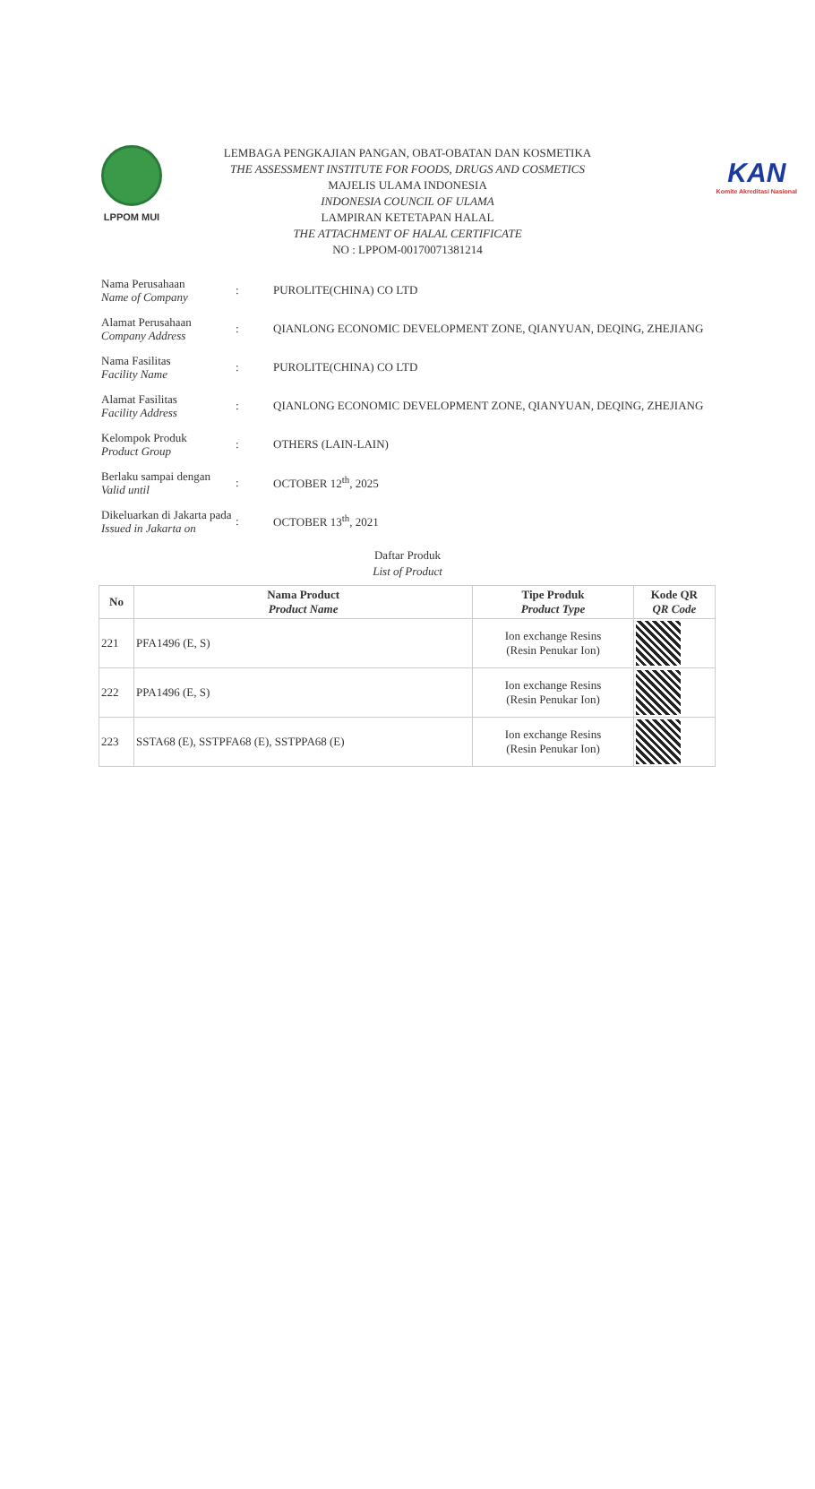LPPOM MUI
KAN
Komite Akreditasi Nasional
LEMBAGA PENGKAJIAN PANGAN, OBAT-OBATAN DAN KOSMETIKA
THE ASSESSMENT INSTITUTE FOR FOODS, DRUGS AND COSMETICS
MAJELIS ULAMA INDONESIA
INDONESIA COUNCIL OF ULAMA
LAMPIRAN KETETAPAN HALAL
THE ATTACHMENT OF HALAL CERTIFICATE
NO : LPPOM-00170071381214
Nama Perusahaan
Name of Company
: PUROLITE(CHINA) CO LTD
Alamat Perusahaan
Company Address
:
QIANLONG ECONOMIC DEVELOPMENT ZONE, QIANYUAN, DEQING, ZHEJIANG
Nama Fasilitas
Facility Name
: PUROLITE(CHINA) CO LTD
Alamat Fasilitas
Facility Address
:
QIANLONG ECONOMIC DEVELOPMENT ZONE, QIANYUAN, DEQING, ZHEJIANG
Kelompok Produk
Product Group
: OTHERS (LAIN-LAIN)
Berlaku sampai dengan
Valid until
: OCTOBER 12<sup>th</sup>, 2025
Dikeluarkan di Jakarta pada
Issued in Jakarta on
: OCTOBER 13<sup>th</sup>, 2021
Daftar Produk
List of Product
| No | Nama Product Product Name | Tipe Produk Product Type | Kode QR QR Code |
| --- | --- | --- | --- |
| 221 | PFA1496 (E, S) | Ion exchange Resins (Resin Penukar Ion) | |
| 222 | PPA1496 (E, S) | Ion exchange Resins (Resin Penukar Ion) | |
| 223 | SSTA68 (E), SSTPFA68 (E), SSTPPA68 (E) | Ion exchange Resins (Resin Penukar Ion) | |